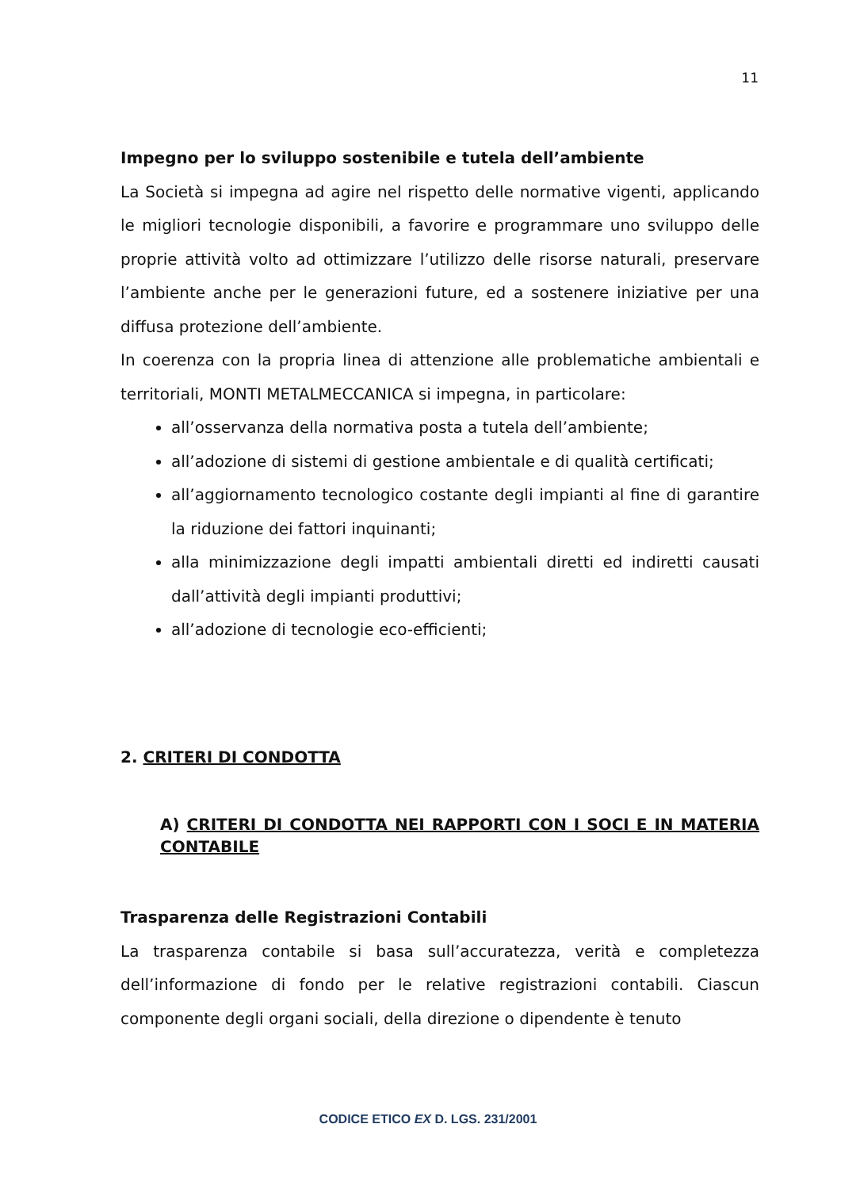11
Impegno per lo sviluppo sostenibile e tutela dell’ambiente
La Società si impegna ad agire nel rispetto delle normative vigenti, applicando le migliori tecnologie disponibili, a favorire e programmare uno sviluppo delle proprie attività volto ad ottimizzare l’utilizzo delle risorse naturali, preservare l’ambiente anche per le generazioni future, ed a sostenere iniziative per una diffusa protezione dell’ambiente.
In coerenza con la propria linea di attenzione alle problematiche ambientali e territoriali, MONTI METALMECCANICA si impegna, in particolare:
all’osservanza della normativa posta a tutela dell’ambiente;
all’adozione di sistemi di gestione ambientale e di qualità certificati;
all’aggiornamento tecnologico costante degli impianti al fine di garantire la riduzione dei fattori inquinanti;
alla minimizzazione degli impatti ambientali diretti ed indiretti causati dall’attività degli impianti produttivi;
all’adozione di tecnologie eco-efficienti;
2. CRITERI DI CONDOTTA
A) CRITERI DI CONDOTTA NEI RAPPORTI CON I SOCI E IN MATERIA CONTABILE
Trasparenza delle Registrazioni Contabili
La trasparenza contabile si basa sull’accuratezza, verità e completezza dell’informazione di fondo per le relative registrazioni contabili. Ciascun componente degli organi sociali, della direzione o dipendente è tenuto
CODICE ETICO EX D. LGS. 231/2001